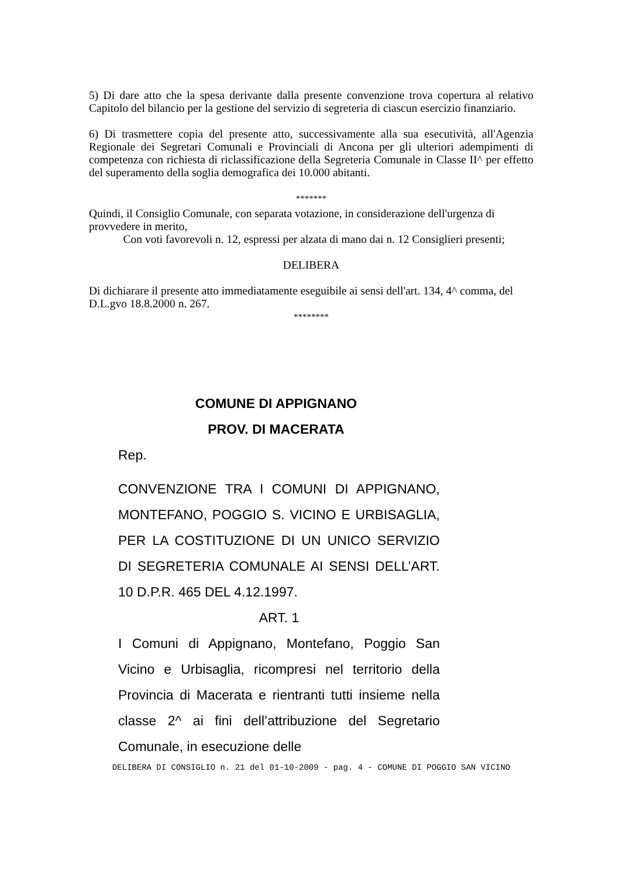5) Di dare atto che la spesa derivante dalla presente convenzione trova copertura al relativo Capitolo del bilancio per la gestione del servizio di segreteria di ciascun esercizio finanziario.
6) Di trasmettere copia del presente atto, successivamente alla sua esecutività, all'Agenzia Regionale dei Segretari Comunali e Provinciali di Ancona per gli ulteriori adempimenti di competenza con richiesta di riclassificazione della Segreteria Comunale in Classe II^ per effetto del superamento della soglia demografica dei 10.000 abitanti.
*******
Quindi, il Consiglio Comunale, con separata votazione, in considerazione dell'urgenza di provvedere in merito,
Con voti favorevoli n. 12, espressi per alzata di mano dai n. 12 Consiglieri presenti;
DELIBERA
Di dichiarare il presente atto immediatamente eseguibile ai sensi dell'art. 134, 4^ comma, del D.L.gvo 18.8.2000 n. 267.
********
COMUNE DI APPIGNANO
PROV. DI MACERATA
Rep.
CONVENZIONE TRA I COMUNI DI APPIGNANO, MONTEFANO, POGGIO S. VICINO E URBISAGLIA, PER LA COSTITUZIONE DI UN UNICO SERVIZIO DI SEGRETERIA COMUNALE AI SENSI DELL’ART. 10 D.P.R. 465 DEL 4.12.1997.
ART. 1
I Comuni di Appignano, Montefano, Poggio San Vicino e Urbisaglia, ricompresi nel territorio della Provincia di Macerata e rientranti tutti insieme nella classe 2^ ai fini dell’attribuzione del Segretario Comunale, in esecuzione delle
DELIBERA DI CONSIGLIO n. 21 del 01-10-2009 - pag. 4 - COMUNE DI POGGIO SAN VICINO